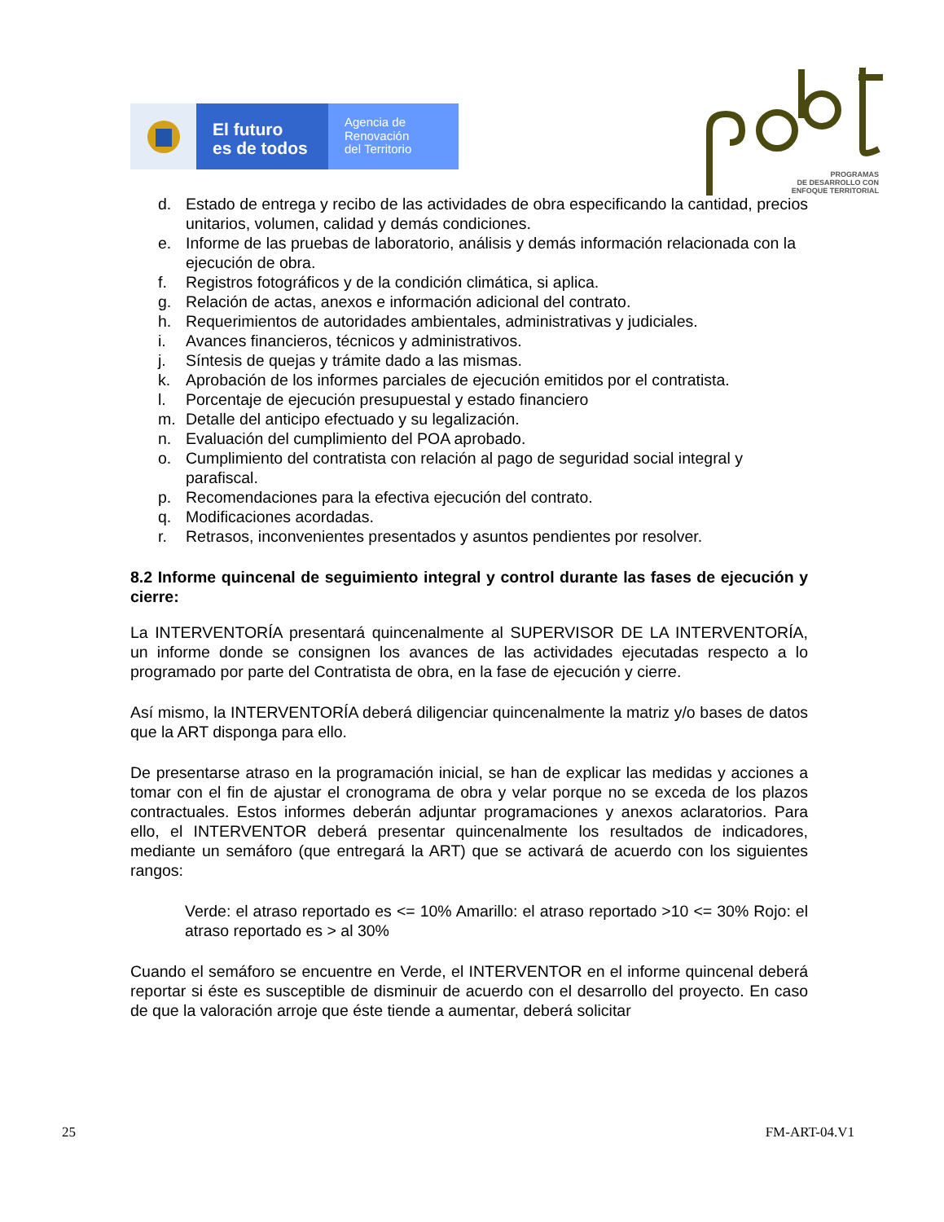El futuro
es de todos
Agencia de
Renovación
del Territorio
PROGRAMAS
DE DESARROLLO CON
ENFOQUE TERRITORIAL
d. Estado de entrega y recibo de las actividades de obra especificando la cantidad, precios unitarios, volumen, calidad y demás condiciones.
e. Informe de las pruebas de laboratorio, análisis y demás información relacionada con la ejecución de obra.
f. Registros fotográficos y de la condición climática, si aplica.
g. Relación de actas, anexos e información adicional del contrato.
h. Requerimientos de autoridades ambientales, administrativas y judiciales.
i. Avances financieros, técnicos y administrativos.
j. Síntesis de quejas y trámite dado a las mismas.
k. Aprobación de los informes parciales de ejecución emitidos por el contratista.
l. Porcentaje de ejecución presupuestal y estado financiero
m. Detalle del anticipo efectuado y su legalización.
n. Evaluación del cumplimiento del POA aprobado.
o. Cumplimiento del contratista con relación al pago de seguridad social integral y parafiscal.
p. Recomendaciones para la efectiva ejecución del contrato.
q. Modificaciones acordadas.
r. Retrasos, inconvenientes presentados y asuntos pendientes por resolver.
8.2 Informe quincenal de seguimiento integral y control durante las fases de ejecución y cierre:
La INTERVENTORÍA presentará quincenalmente al SUPERVISOR DE LA INTERVENTORÍA, un informe donde se consignen los avances de las actividades ejecutadas respecto a lo programado por parte del Contratista de obra, en la fase de ejecución y cierre.
Así mismo, la INTERVENTORÍA deberá diligenciar quincenalmente la matriz y/o bases de datos que la ART disponga para ello.
De presentarse atraso en la programación inicial, se han de explicar las medidas y acciones a tomar con el fin de ajustar el cronograma de obra y velar porque no se exceda de los plazos contractuales. Estos informes deberán adjuntar programaciones y anexos aclaratorios. Para ello, el INTERVENTOR deberá presentar quincenalmente los resultados de indicadores, mediante un semáforo (que entregará la ART) que se activará de acuerdo con los siguientes rangos:
Verde: el atraso reportado es <= 10% Amarillo: el atraso reportado >10 <= 30% Rojo: el atraso reportado es > al 30%
Cuando el semáforo se encuentre en Verde, el INTERVENTOR en el informe quincenal deberá reportar si éste es susceptible de disminuir de acuerdo con el desarrollo del proyecto. En caso de que la valoración arroje que éste tiende a aumentar, deberá solicitar
25 FM-ART-04.V1